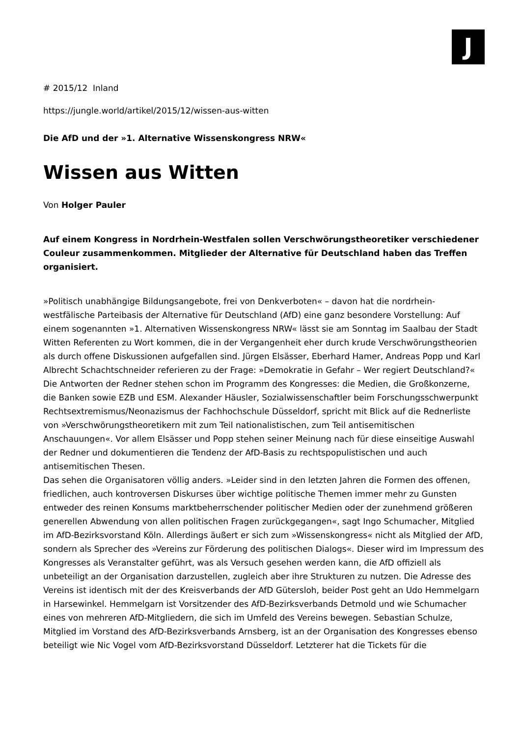J
# 2015/12 Inland
https://jungle.world/artikel/2015/12/wissen-aus-witten
Die AfD und der »1. Alternative Wissenskongress NRW«
Wissen aus Witten
Von Holger Pauler
Auf einem Kongress in Nordrhein-Westfalen sollen Verschwörungstheoretiker verschiedener Couleur zusammenkommen. Mitglieder der Alternative für Deutschland haben das Treffen organisiert.
»Politisch unabhängige Bildungsangebote, frei von Denkverboten« – davon hat die nordrhein-westfälische Parteibasis der Alternative für Deutschland (AfD) eine ganz besondere Vorstellung: Auf einem sogenannten »1. Alternativen Wissenskongress NRW« lässt sie am Sonntag im Saalbau der Stadt Witten Referenten zu Wort kommen, die in der Vergangenheit eher durch krude Verschwörungstheorien als durch offene Diskussionen aufgefallen sind. Jürgen Elsässer, Eberhard Hamer, Andreas Popp und Karl Albrecht Schachtschneider referieren zu der Frage: »Demokratie in Gefahr – Wer regiert Deutschland?« Die Antworten der Redner stehen schon im Programm des Kongresses: die Medien, die Großkonzerne, die Banken sowie EZB und ESM. Alexander Häusler, Sozialwissenschaftler beim Forschungsschwerpunkt Rechtsextremismus/Neonazismus der Fachhochschule Düsseldorf, spricht mit Blick auf die Rednerliste von »Verschwörungstheoretikern mit zum Teil nationalistischen, zum Teil antisemitischen Anschauungen«. Vor allem Elsässer und Popp stehen seiner Meinung nach für diese einseitige Auswahl der Redner und dokumentieren die Tendenz der AfD-Basis zu rechtspopulistischen und auch antisemitischen Thesen.
Das sehen die Organisatoren völlig anders. »Leider sind in den letzten Jahren die Formen des offenen, friedlichen, auch kontroversen Diskurses über wichtige politische Themen immer mehr zu Gunsten entweder des reinen Konsums marktbeherrschender politischer Medien oder der zunehmend größeren generellen Abwendung von allen politischen Fragen zurückgegangen«, sagt Ingo Schumacher, Mitglied im AfD-Bezirksvorstand Köln. Allerdings äußert er sich zum »Wissenskongress« nicht als Mitglied der AfD, sondern als Sprecher des »Vereins zur Förderung des politischen Dialogs«. Dieser wird im Impressum des Kongresses als Veranstalter geführt, was als Versuch gesehen werden kann, die AfD offiziell als unbeteiligt an der Organisation darzustellen, zugleich aber ihre Strukturen zu nutzen. Die Adresse des Vereins ist identisch mit der des Kreisverbands der AfD Gütersloh, beider Post geht an Udo Hemmelgarn in Harsewinkel. Hemmelgarn ist Vorsitzender des AfD-Bezirksverbands Detmold und wie Schumacher eines von mehreren AfD-Mitgliedern, die sich im Umfeld des Vereins bewegen. Sebastian Schulze, Mitglied im Vorstand des AfD-Bezirksverbands Arnsberg, ist an der Organisation des Kongresses ebenso beteiligt wie Nic Vogel vom AfD-Bezirksvorstand Düsseldorf. Letzterer hat die Tickets für die